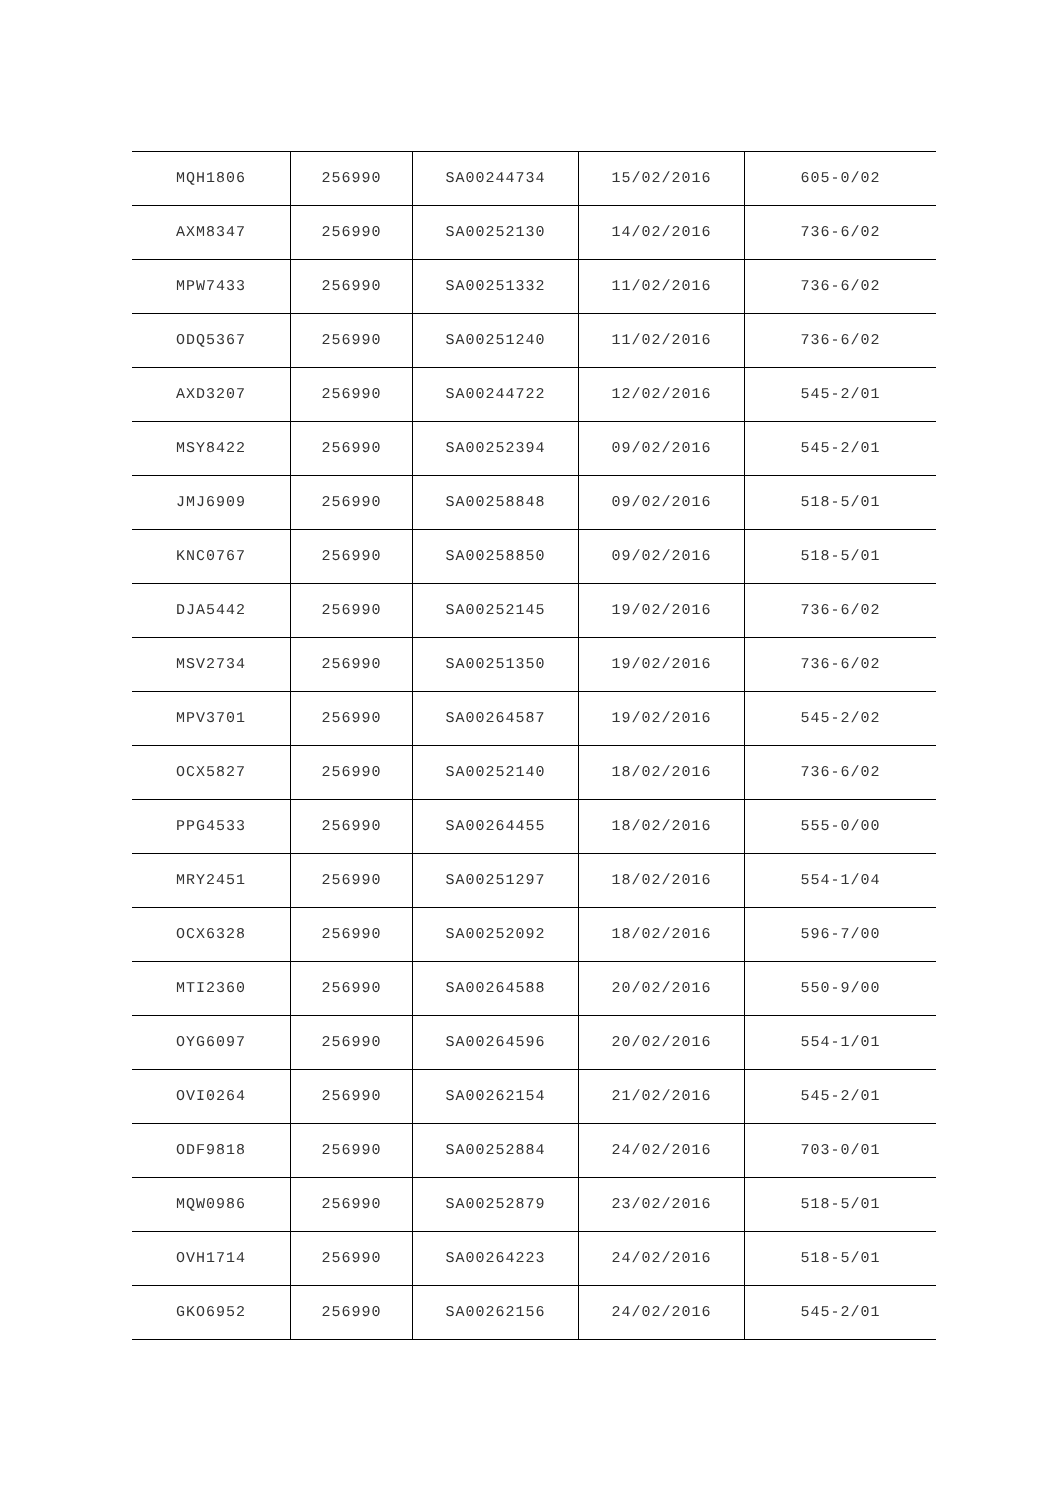| MQH1806 | 256990 | SA00244734 | 15/02/2016 | 605-0/02 |
| AXM8347 | 256990 | SA00252130 | 14/02/2016 | 736-6/02 |
| MPW7433 | 256990 | SA00251332 | 11/02/2016 | 736-6/02 |
| ODQ5367 | 256990 | SA00251240 | 11/02/2016 | 736-6/02 |
| AXD3207 | 256990 | SA00244722 | 12/02/2016 | 545-2/01 |
| MSY8422 | 256990 | SA00252394 | 09/02/2016 | 545-2/01 |
| JMJ6909 | 256990 | SA00258848 | 09/02/2016 | 518-5/01 |
| KNC0767 | 256990 | SA00258850 | 09/02/2016 | 518-5/01 |
| DJA5442 | 256990 | SA00252145 | 19/02/2016 | 736-6/02 |
| MSV2734 | 256990 | SA00251350 | 19/02/2016 | 736-6/02 |
| MPV3701 | 256990 | SA00264587 | 19/02/2016 | 545-2/02 |
| OCX5827 | 256990 | SA00252140 | 18/02/2016 | 736-6/02 |
| PPG4533 | 256990 | SA00264455 | 18/02/2016 | 555-0/00 |
| MRY2451 | 256990 | SA00251297 | 18/02/2016 | 554-1/04 |
| OCX6328 | 256990 | SA00252092 | 18/02/2016 | 596-7/00 |
| MTI2360 | 256990 | SA00264588 | 20/02/2016 | 550-9/00 |
| OYG6097 | 256990 | SA00264596 | 20/02/2016 | 554-1/01 |
| OVI0264 | 256990 | SA00262154 | 21/02/2016 | 545-2/01 |
| ODF9818 | 256990 | SA00252884 | 24/02/2016 | 703-0/01 |
| MQW0986 | 256990 | SA00252879 | 23/02/2016 | 518-5/01 |
| OVH1714 | 256990 | SA00264223 | 24/02/2016 | 518-5/01 |
| GKO6952 | 256990 | SA00262156 | 24/02/2016 | 545-2/01 |